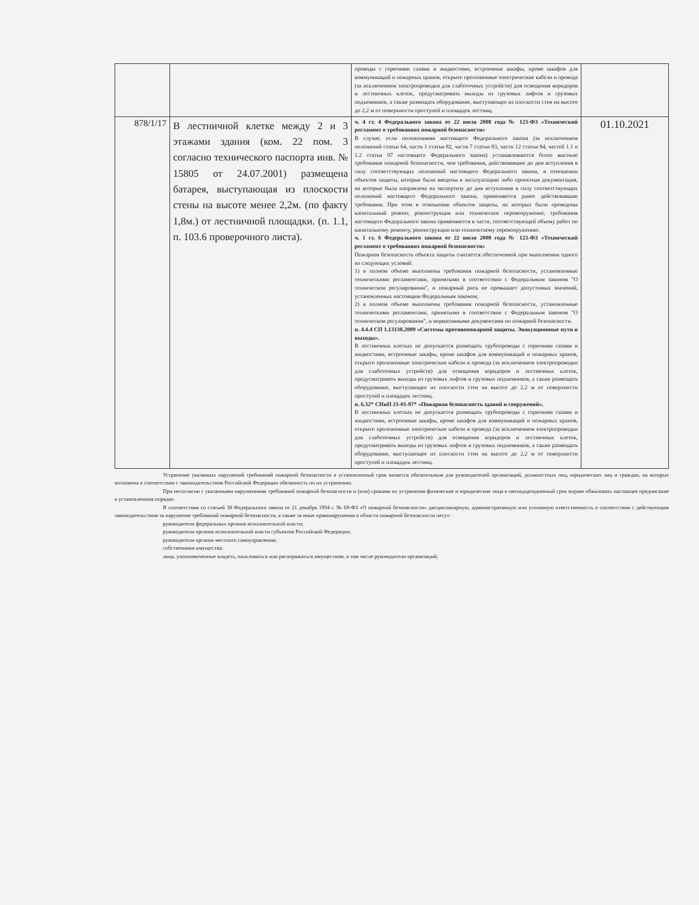| | | проводы с горючими газами и жидкостями, встроенные шкафы, кроме шкафов для коммуникаций и пожарных кранов, открыто проложенные электрические кабели и провода (за исключением электропроводки для слаботочных устройств) для освещения коридоров и лестничных клеток, предусматривать выходы из грузовых лифтов и грузовых подъемников, а также размещать оборудование, выступающее из плоскости стен на высоте до 2,2 м от поверхности проступей и площадок лестниц. | |
| 878/1/17 | В лестничной клетке между 2 и 3 этажами здания (ком. 22 пом. 3 согласно технического паспорта инв. № 15805 от 24.07.2001) размещена батарея, выступающая из плоскости стены на высоте менее 2,2м. (по факту 1,8м.) от лестничной площадки. (п. 1.1, п. 103.6 проверочного листа). | ч. 4 ст. 4 Федерального закона от 22 июля 2008 года № 123-ФЗ «Технический регламент о требованиях пожарной безопасности» В случае, если положениями настоящего Федерального закона (за исключением положений статьи 64, части 1 статьи 82, части 7 статьи 83, части 12 статьи 84, частей 1.1 и 1.2 статьи 97 настоящего Федерального закона) устанавливаются более высокие требования пожарной безопасности, чем требования, действовавшие до дня вступления в силу соответствующих положений настоящего Федерального закона, в отношении объектов защиты, которые были введены в эксплуатацию либо проектная документация, на которые была направлена на экспертизу до дня вступления в силу соответствующих положений настоящего Федерального закона, применяются ранее действовавшие требования. При этом в отношении объектов защиты, на которых были проведены капитальный ремонт, реконструкция или техническое перевооружение, требования настоящего Федерального закона применяются в части, соответствующей объему работ по капитальному ремонту, реконструкции или техническому перевооружению. ч. 1 ст. 6 Федерального закона от 22 июля 2008 года № 123-ФЗ «Технический регламент о требованиях пожарной безопасности» Пожарная безопасность объекта защиты считается обеспеченной при выполнении одного из следующих условий: 1) в полном объеме выполнены требования пожарной безопасности, установленные техническими регламентами, принятыми в соответствии с Федеральным законом "О техническом регулировании", и пожарный риск не превышает допустимых значений, установленных настоящим Федеральным законом; 2) в полном объеме выполнены требования пожарной безопасности, установленные техническими регламентами, принятыми в соответствии с Федеральным законом "О техническом регулировании", и нормативными документами по пожарной безопасности. п. 4.4.4 СП 1.13130.2009 «Системы противопожарной защиты. Эвакуационные пути и выходы». В лестничных клетках не допускается размещать трубопроводы с горючими газами и жидкостями, встроенные шкафы, кроме шкафов для коммуникаций и пожарных кранов, открыто проложенные электрические кабели и провода (за исключением электропроводки для слаботочных устройств) для освещения коридоров и лестничных клеток, предусматривать выходы из грузовых лифтов и грузовых подъемников, а также размещать оборудование, выступающее из плоскости стен на высоте до 2,2 м от поверхности проступей и площадок лестниц. п. 6.32* СНиП 21-01-97* «Пожарная безопасность зданий и сооружений». В лестничных клетках не допускается размещать трубопроводы с горючими газами и жидкостями, встроенные шкафы, кроме шкафов для коммуникаций и пожарных кранов, открыто проложенные электрические кабели и провода (за исключением электропроводки для слаботочных устройств) для освещения коридоров и лестничных клеток, предусматривать выходы из грузовых лифтов и грузовых подъемников, а также размещать оборудование, выступающее из плоскости стен на высоте до 2,2 м от поверхности проступей и площадок лестниц. | 01.10.2021 |
Устранение указанных нарушений требований пожарной безопасности в установленный срок является обязательным для руководителей организаций, должностных лиц, юридических лиц и граждан, на которых возложена в соответствии с законодательством Российской Федерации обязанность по их устранению.
При несогласии с указанными нарушениями требований пожарной безопасности и (или) сроками их устранения физические и юридические лица в пятнадцатидневный срок вправе обжаловать настоящее предписание в установленном порядке.
В соответствии со статьей 38 Федерального закона от 21 декабря 1994 г. № 69-ФЗ «О пожарной безопасности» дисциплинарную, административную или уголовную ответственность в соответствии с действующим законодательством за нарушение требований пожарной безопасности, а также за иные правонарушения в области пожарной безопасности несут:
руководители федеральных органов исполнительной власти;
руководители органов исполнительной власти субъектов Российской Федерации;
руководители органов местного самоуправления;
собственники имущества;
лица, уполномоченные владеть, пользоваться или распоряжаться имуществом, в том числе руководители организаций;